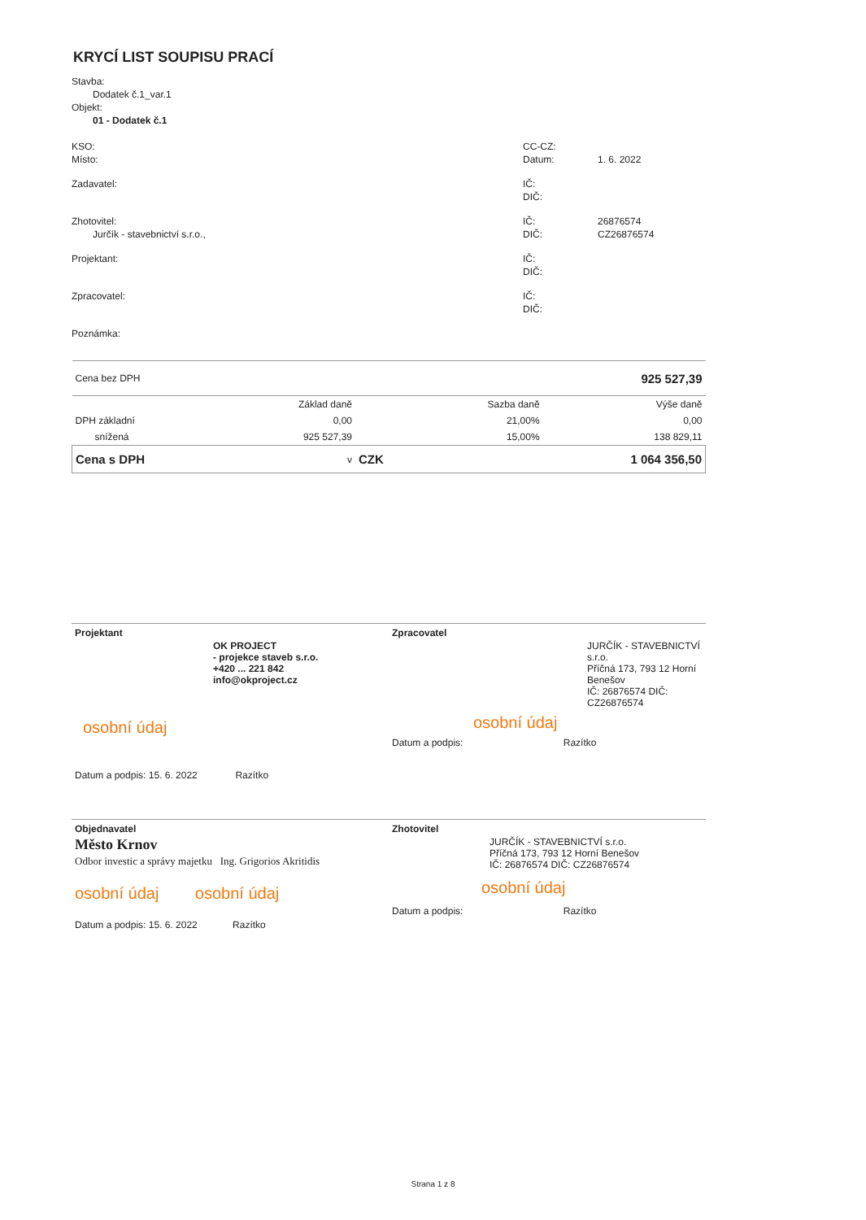KRYCÍ LIST SOUPISU PRACÍ
Stavba:
Dodatek č.1_var.1
Objekt:
01 - Dodatek č.1
KSO:
Místo:
CC-CZ:
Datum: 1. 6. 2022
Zadavatel: IČ:
DIČ:
Zhotovitel:
Jurčík - stavebnictví s.r.o.,
IČ: 26876574
DIČ: CZ26876574
Projektant: IČ:
DIČ:
Zpracovatel: IČ:
DIČ:
Poznámka:
| Cena bez DPH | | | | 925 527,39 |
| | Základ daně | | Sazba daně | Výše daně |
| DPH základní | 0,00 | | 21,00% | 0,00 |
| snížená | 925 527,39 | | 15,00% | 138 829,11 |
| Cena s DPH | v | CZK | | 1 064 356,50 |
Projektant
OK PROJECT
- projekce staveb s.r.o.
+420 ... 221 842
info@okproject.cz
osobní údaj
Datum a podpis: 15. 6. 2022 Razítko
Zpracovatel
JURČÍK - STAVEBNICTVÍ s.r.o.
Příčná 173, 793 12 Horní Benešov
IČ: 26876574 DIČ: CZ26876574
osobní údaj
Datum a podpis: Razítko
Objednavatel
Město Krnov
Odbor investic a správy majetku Ing. Grigorios Akritidis
osobní údaj osobní údaj
Datum a podpis: 15. 6. 2022 Razítko
Zhotovitel
JURČÍK - STAVEBNICTVÍ s.r.o.
Příčná 173, 793 12 Horní Benešov
IČ: 26876574 DIČ: CZ26876574
osobní údaj
Datum a podpis: Razítko
Strana 1 z 8